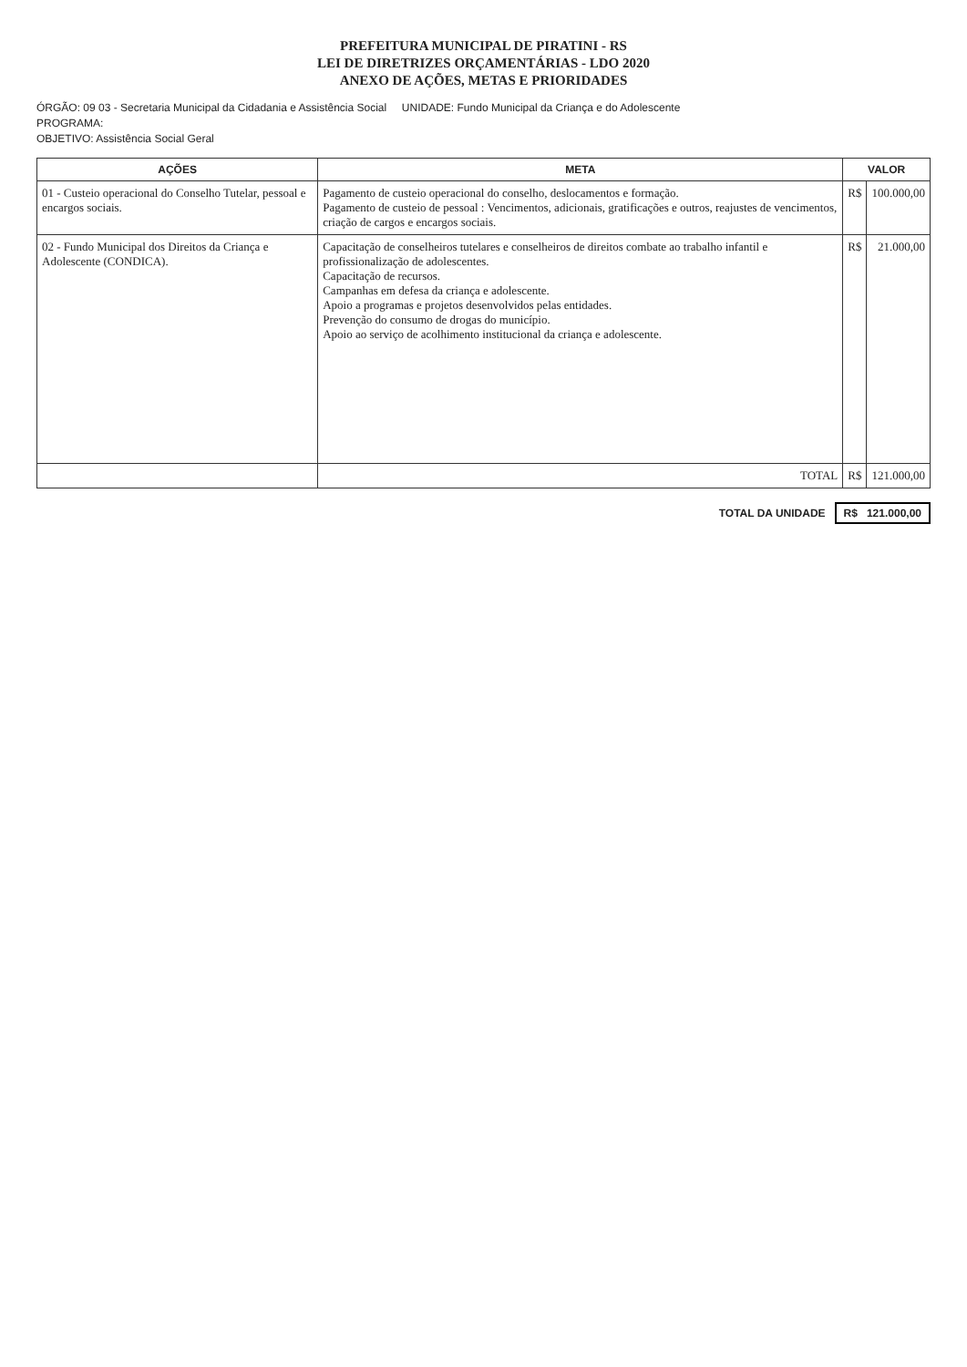PREFEITURA MUNICIPAL DE PIRATINI - RS
LEI DE DIRETRIZES ORÇAMENTÁRIAS - LDO 2020
ANEXO DE AÇÕES, METAS E PRIORIDADES
ÓRGÃO: 09 03 - Secretaria Municipal da Cidadania e Assistência Social UNIDADE: Fundo Municipal da Criança e do Adolescente
PROGRAMA:
OBJETIVO: Assistência Social Geral
| AÇÕES | META | VALOR | |
| --- | --- | --- | --- |
| 01 - Custeio operacional do Conselho Tutelar, pessoal e encargos sociais. | Pagamento de custeio operacional do conselho, deslocamentos e formação. Pagamento de custeio de pessoal : Vencimentos, adicionais, gratificações e outros, reajustes de vencimentos, criação de cargos e encargos sociais. | R$ | 100.000,00 |
| 02 - Fundo Municipal dos Direitos da Criança e Adolescente (CONDICA). | Capacitação de conselheiros tutelares e conselheiros de direitos combate ao trabalho infantil e profissionalização de adolescentes. Capacitação de recursos. Campanhas em defesa da criança e adolescente. Apoio a programas e projetos desenvolvidos pelas entidades. Prevenção do consumo de drogas do município. Apoio ao serviço de acolhimento institucional da criança e adolescente. | R$ | 21.000,00 |
| | TOTAL | R$ | 121.000,00 |
TOTAL DA UNIDADE R$ 121.000,00